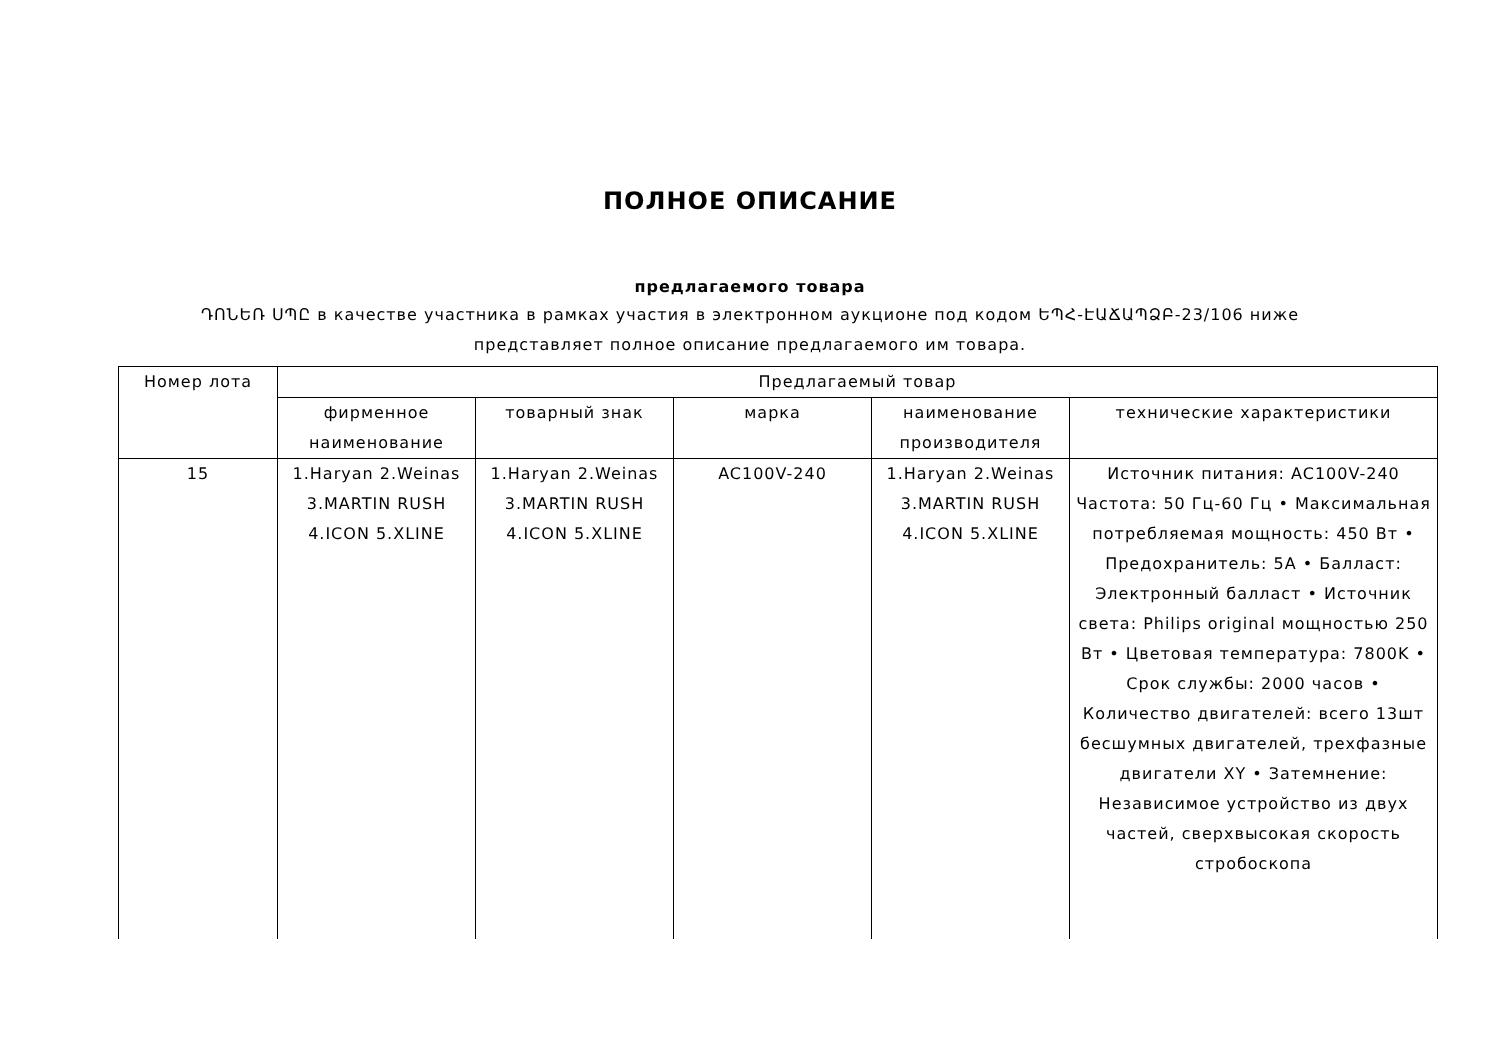ПОЛНОЕ ОПИСАНИЕ
предлагаемого товара
ԴՈՆԵՌ ՍՊԸ в качестве участника в рамках участия в электронном аукционе под кодом ԵՊՀ-ԷԱՃԱՊՁԲ-23/106 ниже
представляет полное описание предлагаемого им товара.
| Номер лота | Предлагаемый товар | | | | |
| --- | --- | --- | --- | --- | --- |
| | фирменное наименование | товарный знак | марка | наименование производителя | технические характеристики |
| 15 | 1.Haryan 2.Weinas 3.MARTIN RUSH 4.ICON 5.XLINE | 1.Haryan 2.Weinas 3.MARTIN RUSH 4.ICON 5.XLINE | AC100V-240 | 1.Haryan 2.Weinas 3.MARTIN RUSH 4.ICON 5.XLINE | Источник питания: AC100V-240 Частота: 50 Гц-60 Гц • Максимальная потребляемая мощность: 450 Вт • Предохранитель: 5A • Балласт: Электронный балласт • Источник света: Philips original мощностью 250 Вт • Цветовая температура: 7800K • Срок службы: 2000 часов • Количество двигателей: всего 13шт бесшумных двигателей, трехфазные двигатели XY • Затемнение: Независимое устройство из двух частей, сверхвысокая скорость стробоскопа |